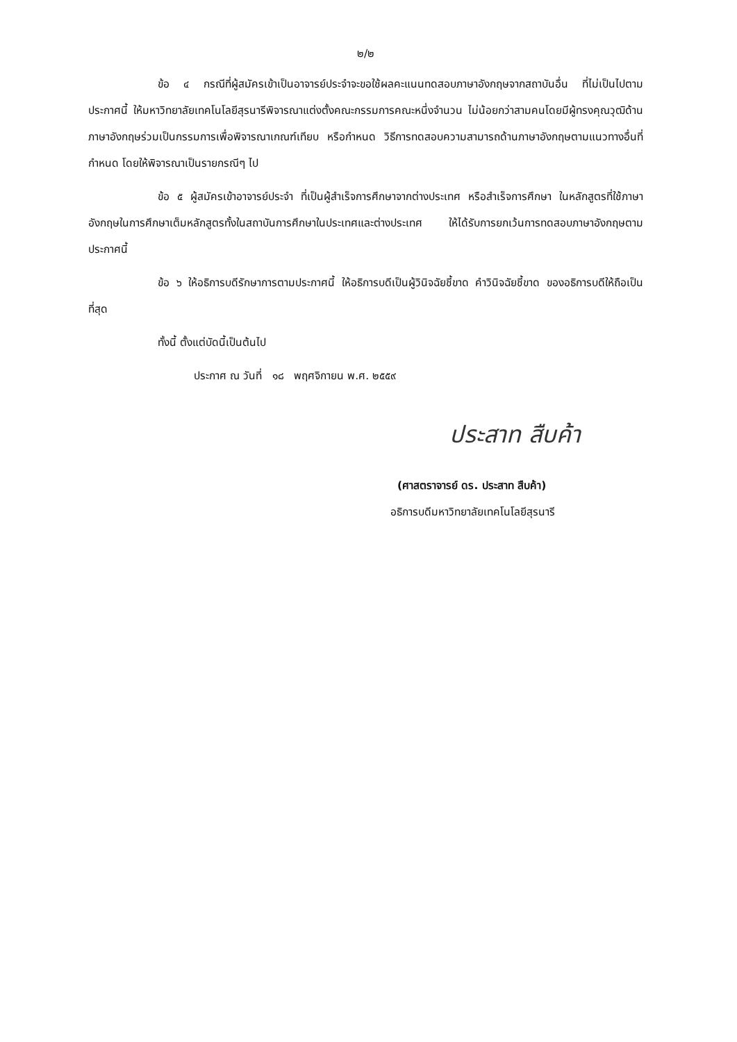๒/๒
ข้อ ๔ กรณีที่ผู้สมัครเข้าเป็นอาจารย์ประจำจะขอใช้ผลคะแนนทดสอบภาษาอังกฤษจากสถาบันอื่น ที่ไม่เป็นไปตามประกาศนี้ ให้มหาวิทยาลัยเทคโนโลยีสุรนารีพิจารณาแต่งตั้งคณะกรรมการคณะหนึ่งจำนวน ไม่น้อยกว่าสามคนโดยมีผู้ทรงคุณวุฒิด้านภาษาอังกฤษร่วมเป็นกรรมการเพื่อพิจารณาเกณฑ์เทียบ หรือกำหนด วิธีการทดสอบความสามารถด้านภาษาอังกฤษตามแนวทางอื่นที่กำหนด โดยให้พิจารณาเป็นรายกรณีๆ ไป
ข้อ ๕ ผู้สมัครเข้าอาจารย์ประจำ ที่เป็นผู้สำเร็จการศึกษาจากต่างประเทศ หรือสำเร็จการศึกษา ในหลักสูตรที่ใช้ภาษาอังกฤษในการศึกษาเต็มหลักสูตรทั้งในสถาบันการศึกษาในประเทศและต่างประเทศ ให้ได้รับการยกเว้นการทดสอบภาษาอังกฤษตามประกาศนี้
ข้อ ๖ ให้อธิการบดีรักษาการตามประกาศนี้ ให้อธิการบดีเป็นผู้วินิจฉัยชี้ขาด คำวินิจฉัยชี้ขาด ของอธิการบดีให้ถือเป็นที่สุด
ทั้งนี้ ตั้งแต่บัดนี้เป็นต้นไป
ประกาศ ณ วันที่ ๑๘ พฤศจิกายน พ.ศ. ๒๕๕๙
ประสาท สืบค้า
(ศาสตราจารย์ ดร. ประสาท สืบค้า)
อธิการบดีมหาวิทยาลัยเทคโนโลยีสุรนารี